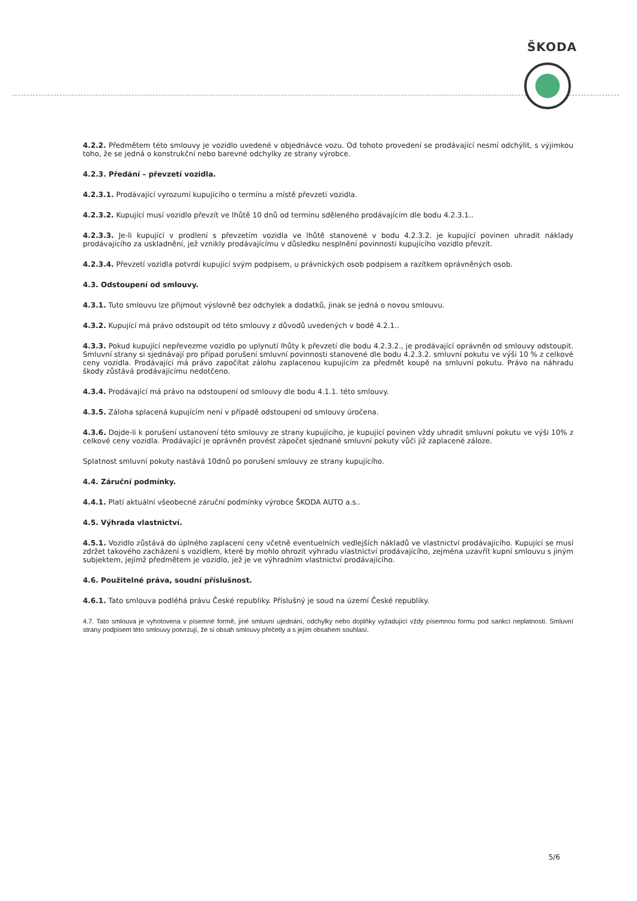ŠKODA
4.2.2. Předmětem této smlouvy je vozidlo uvedené v objednávce vozu. Od tohoto provedení se prodávající nesmí odchýlit, s výjimkou toho, že se jedná o konstrukční nebo barevné odchylky ze strany výrobce.
4.2.3. Předání – převzetí vozidla.
4.2.3.1. Prodávající vyrozumí kupujícího o termínu a místě převzetí vozidla.
4.2.3.2. Kupující musí vozidlo převzít ve lhůtě 10 dnů od termínu sděleného prodávajícím dle bodu 4.2.3.1..
4.2.3.3. Je-li kupující v prodlení s převzetím vozidla ve lhůtě stanovené v bodu 4.2.3.2. je kupující povinen uhradit náklady prodávajícího za uskladnění, jež vznikly prodávajícímu v důsledku nesplnění povinnosti kupujícího vozidlo převzít.
4.2.3.4. Převzetí vozidla potvrdí kupující svým podpisem, u právnických osob podpisem a razítkem oprávněných osob.
4.3. Odstoupení od smlouvy.
4.3.1. Tuto smlouvu lze přijmout výslovně bez odchylek a dodatků, jinak se jedná o novou smlouvu.
4.3.2. Kupující má právo odstoupit od této smlouvy z důvodů uvedených v bodě 4.2.1..
4.3.3. Pokud kupující nepřevezme vozidlo po uplynutí lhůty k převzetí dle bodu 4.2.3.2., je prodávající oprávněn od smlouvy odstoupit. Smluvní strany si sjednávají pro případ porušení smluvní povinnosti stanovené dle bodu 4.2.3.2. smluvní pokutu ve výši 10 % z celkové ceny vozidla. Prodávající má právo započítat zálohu zaplacenou kupujícím za předmět koupě na smluvní pokutu. Právo na náhradu škody zůstává prodávajícímu nedotčeno.
4.3.4. Prodávající má právo na odstoupení od smlouvy dle bodu 4.1.1. této smlouvy.
4.3.5. Záloha splacená kupujícím není v případě odstoupení od smlouvy úročena.
4.3.6. Dojde-li k porušení ustanovení této smlouvy ze strany kupujícího, je kupující povinen vždy uhradit smluvní pokutu ve výši 10% z celkové ceny vozidla. Prodávající je oprávněn provést zápočet sjednané smluvní pokuty vůči již zaplacené záloze.
Splatnost smluvní pokuty nastává 10dnů po porušení smlouvy ze strany kupujícího.
4.4. Záruční podmínky.
4.4.1. Platí aktuální všeobecné záruční podmínky výrobce ŠKODA AUTO a.s..
4.5. Výhrada vlastnictví.
4.5.1. Vozidlo zůstává do úplného zaplacení ceny včetně eventuelních vedlejších nákladů ve vlastnictví prodávajícího. Kupující se musí zdržet takového zacházení s vozidlem, které by mohlo ohrozit výhradu vlastnictví prodávajícího, zejména uzavřít kupní smlouvu s jiným subjektem, jejímž předmětem je vozidlo, jež je ve výhradním vlastnictví prodávajícího.
4.6. Použitelné práva, soudní příslušnost.
4.6.1. Tato smlouva podléhá právu České republiky. Příslušný je soud na území České republiky.
4.7. Tato smlouva je vyhotovena v písemné formě, jiné smluvní ujednání, odchylky nebo doplňky vyžadující vždy písemnou formu pod sankcí neplatnosti. Smluvní strany podpisem této smlouvy potvrzují, že si obsah smlouvy přečetly a s jejím obsahem souhlasí.
5/6